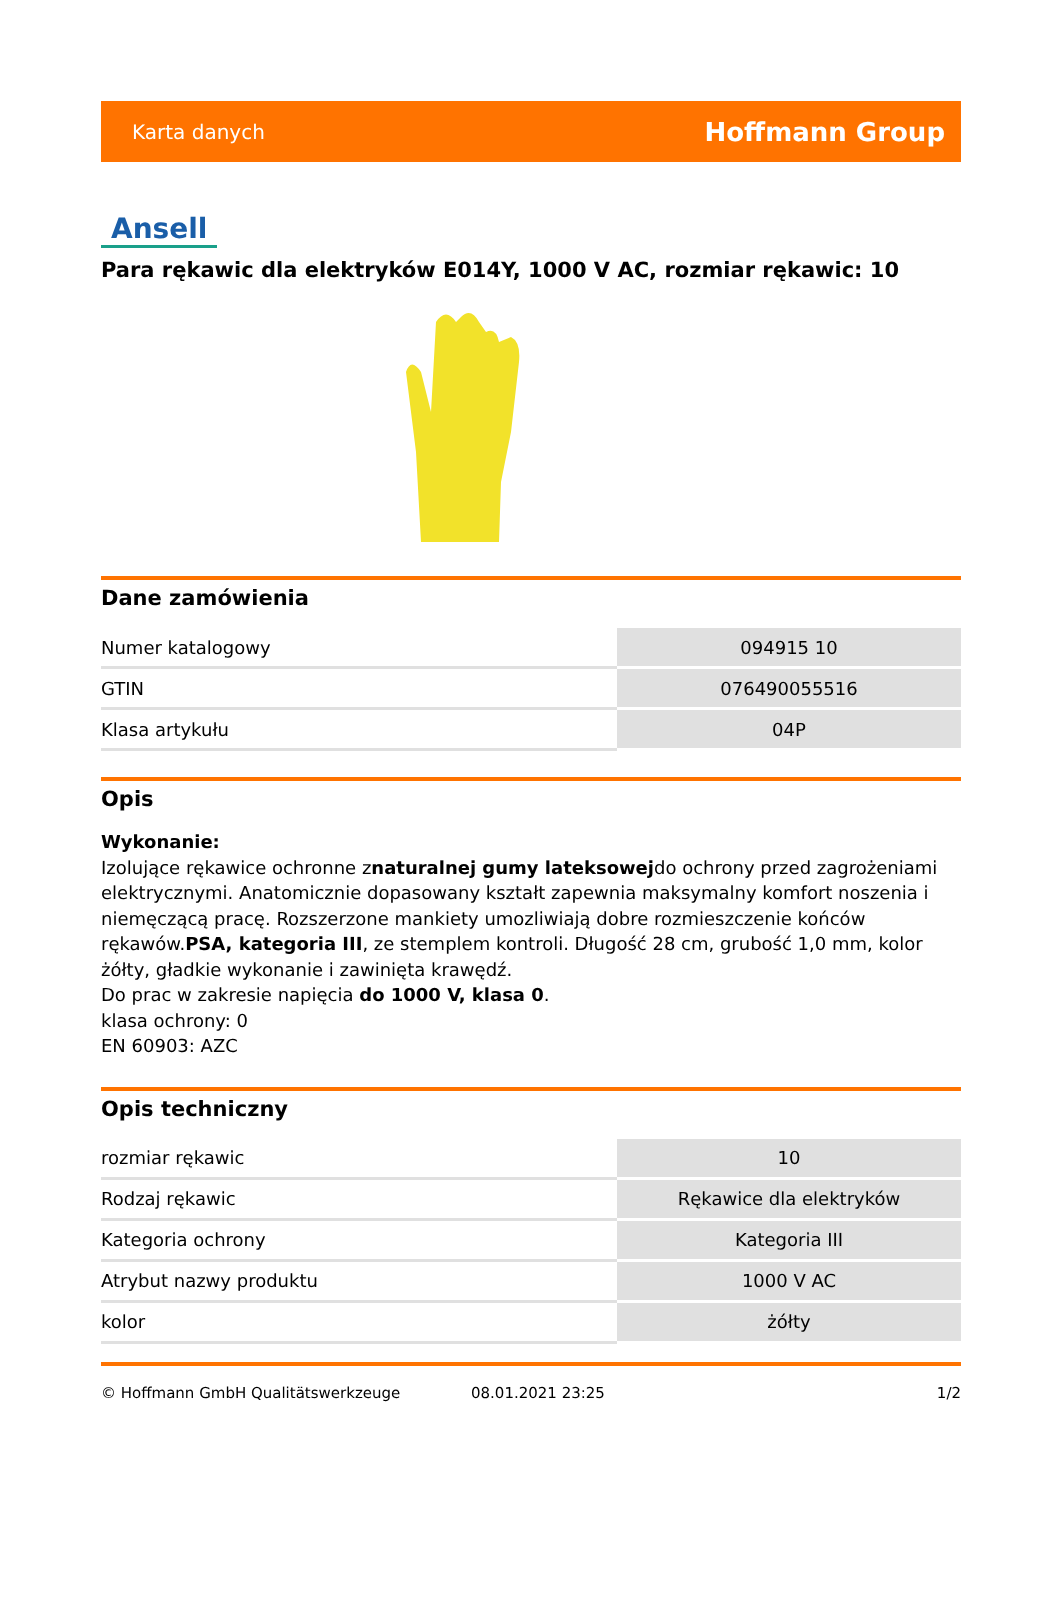Karta danych Hoffmann Group
Ansell
Para rękawic dla elektryków E014Y, 1000 V AC, rozmiar rękawic: 10
Dane zamówienia
| Numer katalogowy | 094915 10 |
| GTIN | 076490055516 |
| Klasa artykułu | 04P |
Opis
Wykonanie:
Izolujące rękawice ochronne znaturalnej gumy lateksowejdo ochrony przed zagrożeniami elektrycznymi. Anatomicznie dopasowany kształt zapewnia maksymalny komfort noszenia i niemęczącą pracę. Rozszerzone mankiety umozliwiają dobre rozmieszczenie końców rękawów.PSA, kategoria III, ze stemplem kontroli. Długość 28 cm, grubość 1,0 mm, kolor żółty, gładkie wykonanie i zawinięta krawędź.
Do prac w zakresie napięcia do 1000 V, klasa 0.
klasa ochrony: 0
EN 60903: AZC
Opis techniczny
| rozmiar rękawic | 10 |
| Rodzaj rękawic | Rękawice dla elektryków |
| Kategoria ochrony | Kategoria III |
| Atrybut nazwy produktu | 1000 V AC |
| kolor | żółty |
© Hoffmann GmbH Qualitätswerkzeuge 08.01.2021 23:25 1/2